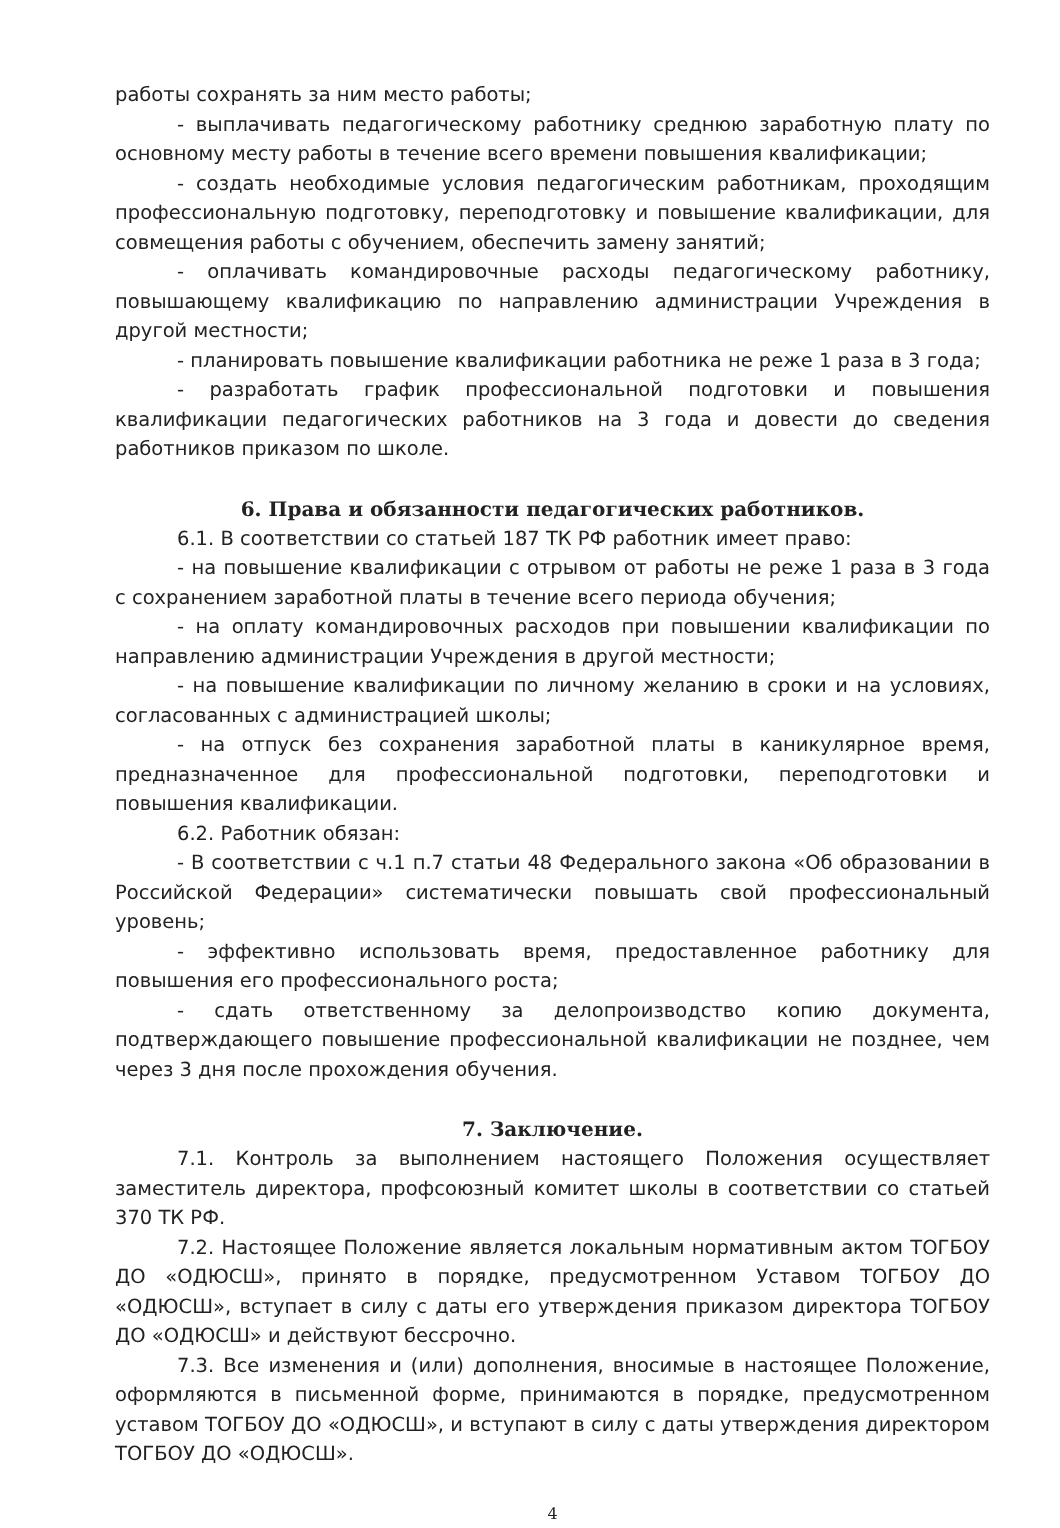работы сохранять за ним место работы;
- выплачивать педагогическому работнику среднюю заработную плату по основному месту работы в течение всего времени повышения квалификации;
- создать необходимые условия педагогическим работникам, проходящим профессиональную подготовку, переподготовку и повышение квалификации, для совмещения работы с обучением, обеспечить замену занятий;
- оплачивать командировочные расходы педагогическому работнику, повышающему квалификацию по направлению администрации Учреждения в другой местности;
- планировать повышение квалификации работника не реже 1 раза в 3 года;
- разработать график профессиональной подготовки и повышения квалификации педагогических работников на 3 года и довести до сведения работников приказом по школе.
6. Права и обязанности педагогических работников.
6.1. В соответствии со статьей 187 ТК РФ работник имеет право:
- на повышение квалификации с отрывом от работы не реже 1 раза в 3 года с сохранением заработной платы в течение всего периода обучения;
- на оплату командировочных расходов при повышении квалификации по направлению администрации Учреждения в другой местности;
- на повышение квалификации по личному желанию в сроки и на условиях, согласованных с администрацией школы;
- на отпуск без сохранения заработной платы в каникулярное время, предназначенное для профессиональной подготовки, переподготовки и повышения квалификации.
6.2. Работник обязан:
- В соответствии с ч.1 п.7 статьи 48 Федерального закона «Об образовании в Российской Федерации» систематически повышать свой профессиональный уровень;
- эффективно использовать время, предоставленное работнику для повышения его профессионального роста;
- сдать ответственному за делопроизводство копию документа, подтверждающего повышение профессиональной квалификации не позднее, чем через 3 дня после прохождения обучения.
7. Заключение.
7.1. Контроль за выполнением настоящего Положения осуществляет заместитель директора, профсоюзный комитет школы в соответствии со статьей 370 ТК РФ.
7.2. Настоящее Положение является локальным нормативным актом ТОГБОУ ДО «ОДЮСШ», принято в порядке, предусмотренном Уставом ТОГБОУ ДО «ОДЮСШ», вступает в силу с даты его утверждения приказом директора ТОГБОУ ДО «ОДЮСШ» и действуют бессрочно.
7.3. Все изменения и (или) дополнения, вносимые в настоящее Положение, оформляются в письменной форме, принимаются в порядке, предусмотренном уставом ТОГБОУ ДО «ОДЮСШ», и вступают в силу с даты утверждения директором ТОГБОУ ДО «ОДЮСШ».
4